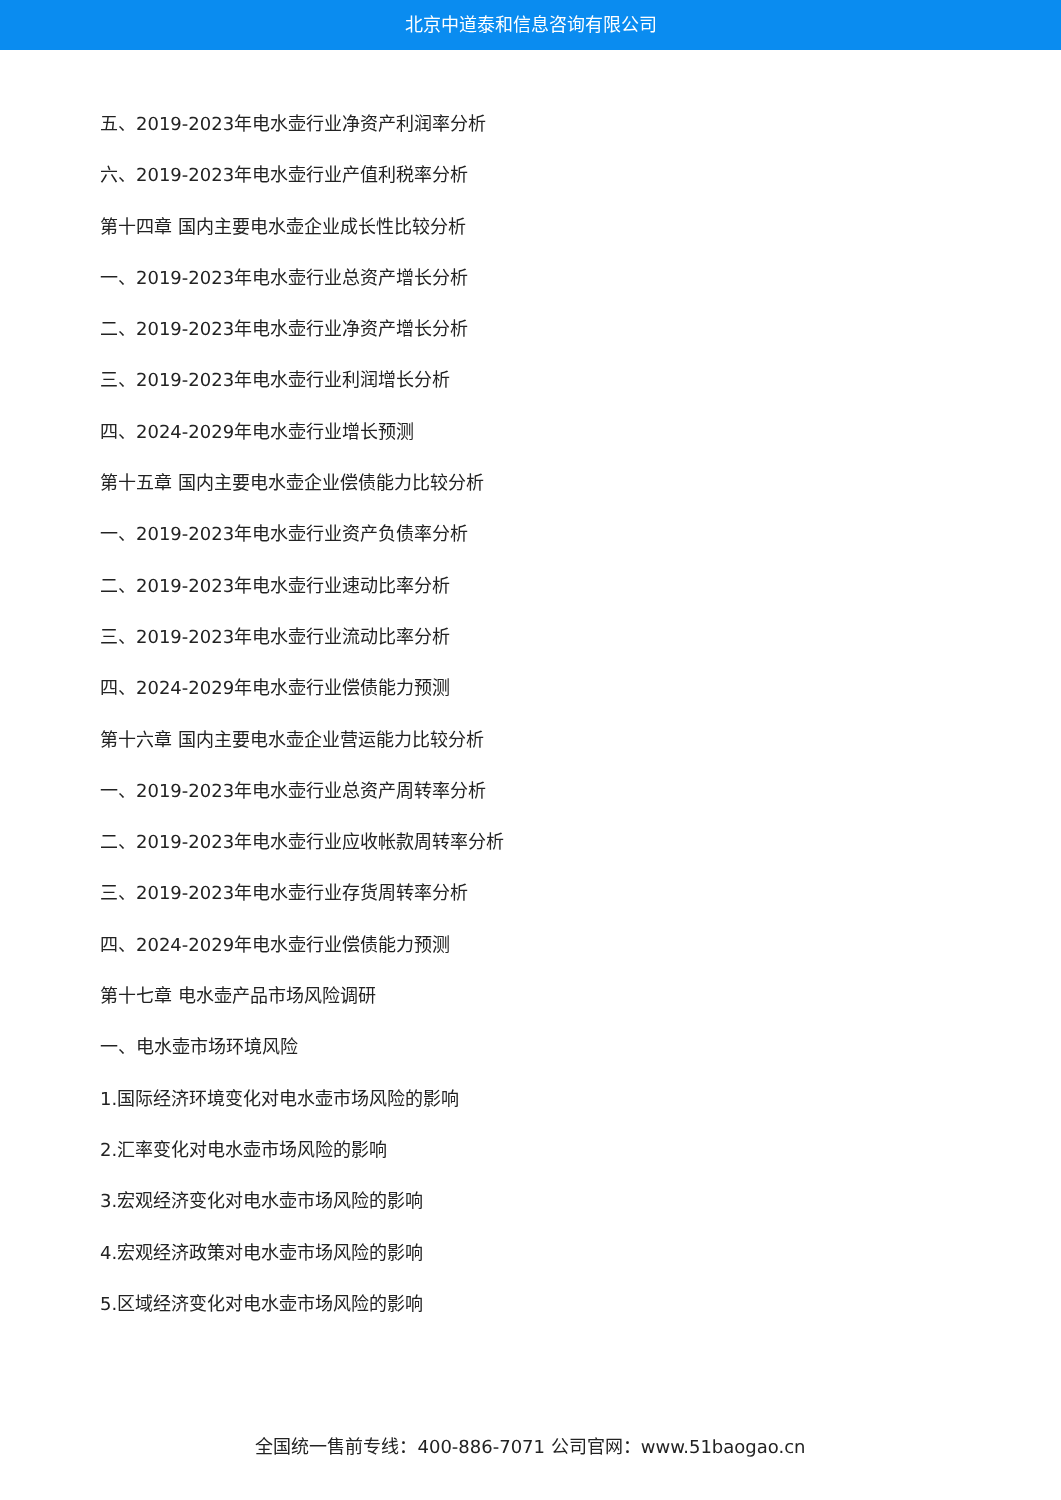北京中道泰和信息咨询有限公司
五、2019-2023年电水壶行业净资产利润率分析
六、2019-2023年电水壶行业产值利税率分析
第十四章 国内主要电水壶企业成长性比较分析
一、2019-2023年电水壶行业总资产增长分析
二、2019-2023年电水壶行业净资产增长分析
三、2019-2023年电水壶行业利润增长分析
四、2024-2029年电水壶行业增长预测
第十五章 国内主要电水壶企业偿债能力比较分析
一、2019-2023年电水壶行业资产负债率分析
二、2019-2023年电水壶行业速动比率分析
三、2019-2023年电水壶行业流动比率分析
四、2024-2029年电水壶行业偿债能力预测
第十六章 国内主要电水壶企业营运能力比较分析
一、2019-2023年电水壶行业总资产周转率分析
二、2019-2023年电水壶行业应收帐款周转率分析
三、2019-2023年电水壶行业存货周转率分析
四、2024-2029年电水壶行业偿债能力预测
第十七章 电水壶产品市场风险调研
一、电水壶市场环境风险
1.国际经济环境变化对电水壶市场风险的影响
2.汇率变化对电水壶市场风险的影响
3.宏观经济变化对电水壶市场风险的影响
4.宏观经济政策对电水壶市场风险的影响
5.区域经济变化对电水壶市场风险的影响
全国统一售前专线：400-886-7071 公司官网：www.51baogao.cn